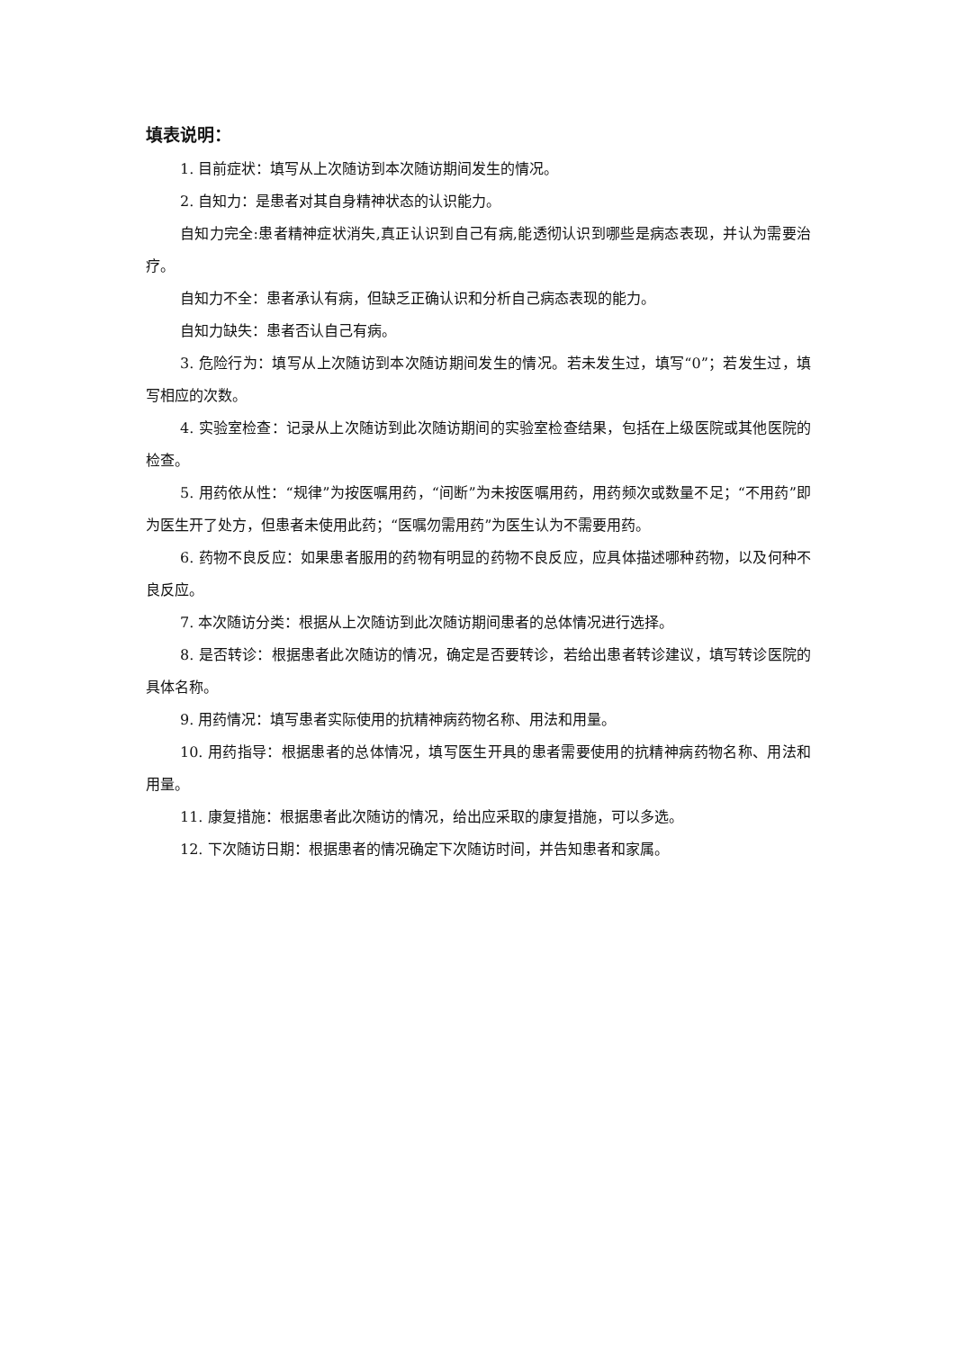填表说明：
1. 目前症状：填写从上次随访到本次随访期间发生的情况。
2. 自知力：是患者对其自身精神状态的认识能力。
自知力完全:患者精神症状消失,真正认识到自己有病,能透彻认识到哪些是病态表现，并认为需要治疗。
自知力不全：患者承认有病，但缺乏正确认识和分析自己病态表现的能力。
自知力缺失：患者否认自己有病。
3. 危险行为：填写从上次随访到本次随访期间发生的情况。若未发生过，填写“0”；若发生过，填写相应的次数。
4. 实验室检查：记录从上次随访到此次随访期间的实验室检查结果，包括在上级医院或其他医院的检查。
5. 用药依从性：“规律”为按医嘱用药，“间断”为未按医嘱用药，用药频次或数量不足；“不用药”即为医生开了处方，但患者未使用此药；“医嘱勿需用药”为医生认为不需要用药。
6. 药物不良反应：如果患者服用的药物有明显的药物不良反应，应具体描述哪种药物，以及何种不良反应。
7. 本次随访分类：根据从上次随访到此次随访期间患者的总体情况进行选择。
8. 是否转诊：根据患者此次随访的情况，确定是否要转诊，若给出患者转诊建议，填写转诊医院的具体名称。
9. 用药情况：填写患者实际使用的抗精神病药物名称、用法和用量。
10. 用药指导：根据患者的总体情况，填写医生开具的患者需要使用的抗精神病药物名称、用法和用量。
11. 康复措施：根据患者此次随访的情况，给出应采取的康复措施，可以多选。
12. 下次随访日期：根据患者的情况确定下次随访时间，并告知患者和家属。